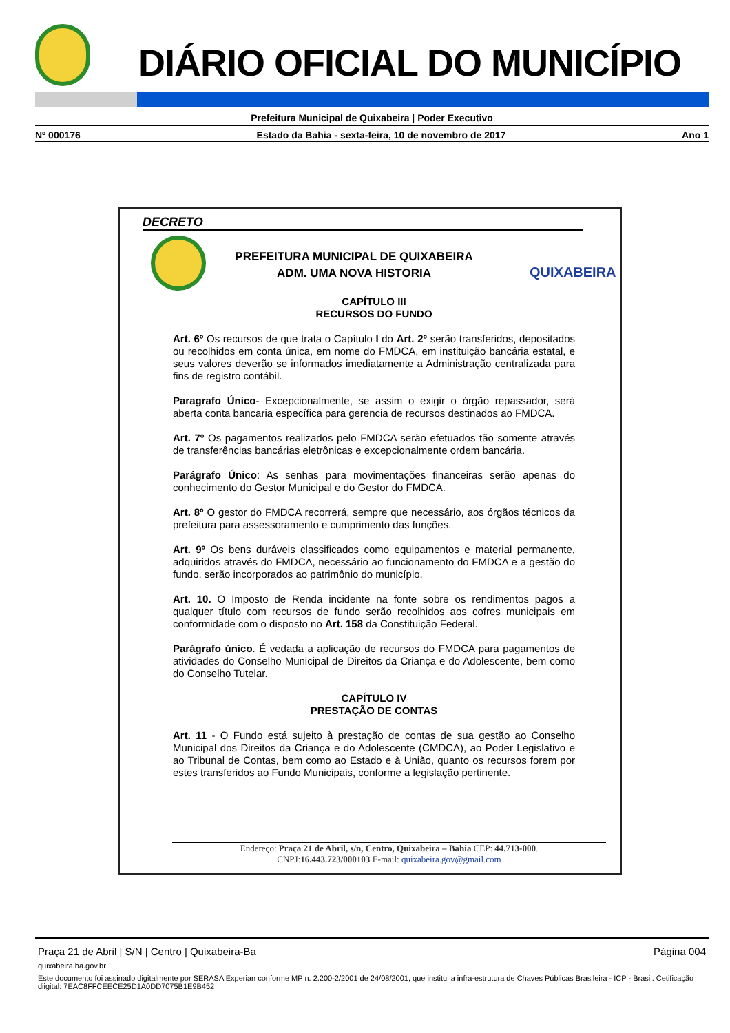DIÁRIO OFICIAL DO MUNICÍPIO
Prefeitura Municipal de Quixabeira | Poder Executivo
Nº 000176 Estado da Bahia - sexta-feira, 10 de novembro de 2017 Ano 1
DECRETO
PREFEITURA MUNICIPAL DE QUIXABEIRA
ADM. UMA NOVA HISTORIA
QUIXABEIRA
CAPÍTULO III
RECURSOS DO FUNDO
Art. 6º Os recursos de que trata o Capítulo I do Art. 2º serão transferidos, depositados ou recolhidos em conta única, em nome do FMDCA, em instituição bancária estatal, e seus valores deverão se informados imediatamente a Administração centralizada para fins de registro contábil.
Paragrafo Único- Excepcionalmente, se assim o exigir o órgão repassador, será aberta conta bancaria específica para gerencia de recursos destinados ao FMDCA.
Art. 7º Os pagamentos realizados pelo FMDCA serão efetuados tão somente através de transferências bancárias eletrônicas e excepcionalmente ordem bancária.
Parágrafo Único: As senhas para movimentações financeiras serão apenas do conhecimento do Gestor Municipal e do Gestor do FMDCA.
Art. 8º O gestor do FMDCA recorrerá, sempre que necessário, aos órgãos técnicos da prefeitura para assessoramento e cumprimento das funções.
Art. 9º Os bens duráveis classificados como equipamentos e material permanente, adquiridos através do FMDCA, necessário ao funcionamento do FMDCA e a gestão do fundo, serão incorporados ao patrimônio do município.
Art. 10. O Imposto de Renda incidente na fonte sobre os rendimentos pagos a qualquer título com recursos de fundo serão recolhidos aos cofres municipais em conformidade com o disposto no Art. 158 da Constituição Federal.
Parágrafo único. É vedada a aplicação de recursos do FMDCA para pagamentos de atividades do Conselho Municipal de Direitos da Criança e do Adolescente, bem como do Conselho Tutelar.
CAPÍTULO IV
PRESTAÇÃO DE CONTAS
Art. 11 - O Fundo está sujeito à prestação de contas de sua gestão ao Conselho Municipal dos Direitos da Criança e do Adolescente (CMDCA), ao Poder Legislativo e ao Tribunal de Contas, bem como ao Estado e à União, quanto os recursos forem por estes transferidos ao Fundo Municipais, conforme a legislação pertinente.
Endereço: Praça 21 de Abril, s/n, Centro, Quixabeira – Bahia CEP: 44.713-000.
CNPJ:16.443.723/000103 E-mail: quixabeira.gov@gmail.com
Praça 21 de Abril | S/N | Centro | Quixabeira-Ba Página 004
quixabeira.ba.gov.br
Este documento foi assinado digitalmente por SERASA Experian conforme MP n. 2.200-2/2001 de 24/08/2001, que institui a infra-estrutura de Chaves Públicas Brasileira - ICP - Brasil. Cetificação diigital: 7EAC8FFCEECE25D1A0DD7075B1E9B452